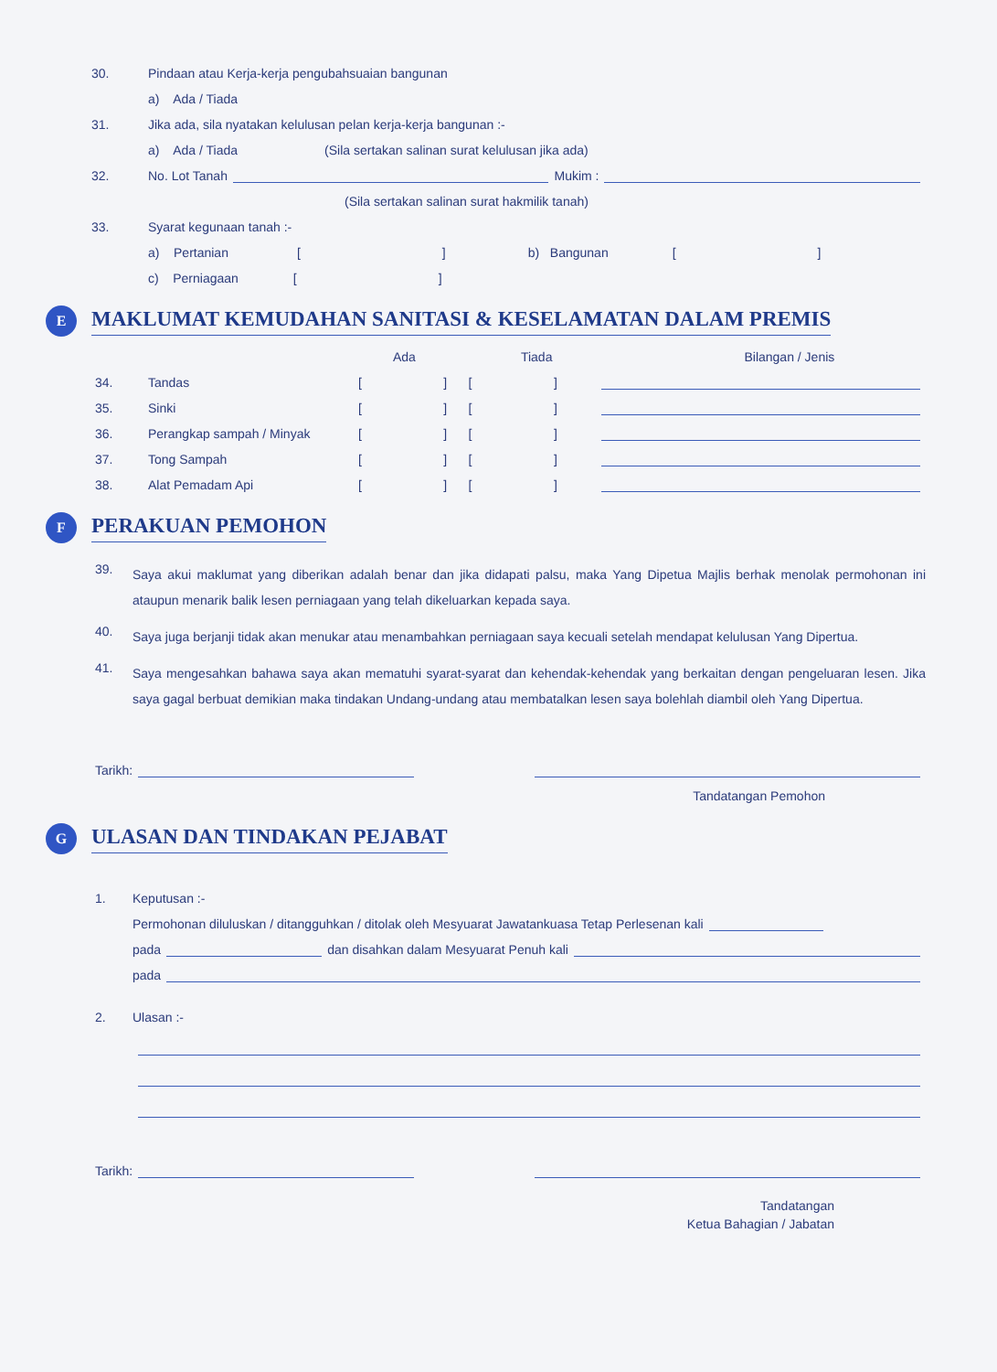30. Pindaan atau Kerja-kerja pengubahsuaian bangunan
a) Ada / Tiada
31. Jika ada, sila nyatakan kelulusan pelan kerja-kerja bangunan :-
a) Ada / Tiada (Sila sertakan salinan surat kelulusan jika ada)
32. No. Lot Tanah Mukim :
(Sila sertakan salinan surat hakmilik tanah)
33. Syarat kegunaan tanah :-
a) Pertanian [] b) Bangunan []
c) Perniagaan []
E MAKLUMAT KEMUDAHAN SANITASI & KESELAMATAN DALAM PREMIS
Ada Tiada Bilangan / Jenis
34. Tandas [ ] [ ]
35. Sinki [ ] [ ]
36. Perangkap sampah / Minyak [ ] [ ]
37. Tong Sampah [ ] [ ]
38. Alat Pemadam Api [ ] [ ]
F PERAKUAN PEMOHON
39.
Saya akui maklumat yang diberikan adalah benar dan jika didapati palsu, maka Yang Dipetua Majlis berhak menolak permohonan ini ataupun menarik balik lesen perniagaan yang telah dikeluarkan kepada saya.
40.
Saya juga berjanji tidak akan menukar atau menambahkan perniagaan saya kecuali setelah mendapat kelulusan Yang Dipertua.
41.
Saya mengesahkan bahawa saya akan mematuhi syarat-syarat dan kehendak-kehendak yang berkaitan dengan pengeluaran lesen. Jika saya gagal berbuat demikian maka tindakan Undang-undang atau membatalkan lesen saya bolehlah diambil oleh Yang Dipertua.
Tarikh:
Tandatangan Pemohon
G ULASAN DAN TINDAKAN PEJABAT
1. Keputusan :-
Permohonan diluluskan / ditangguhkan / ditolak oleh Mesyuarat Jawatankuasa Tetap Perlesenan kali
pada dan disahkan dalam Mesyuarat Penuh kali
pada
2. Ulasan :-
Tarikh:
Tandatangan
Ketua Bahagian / Jabatan